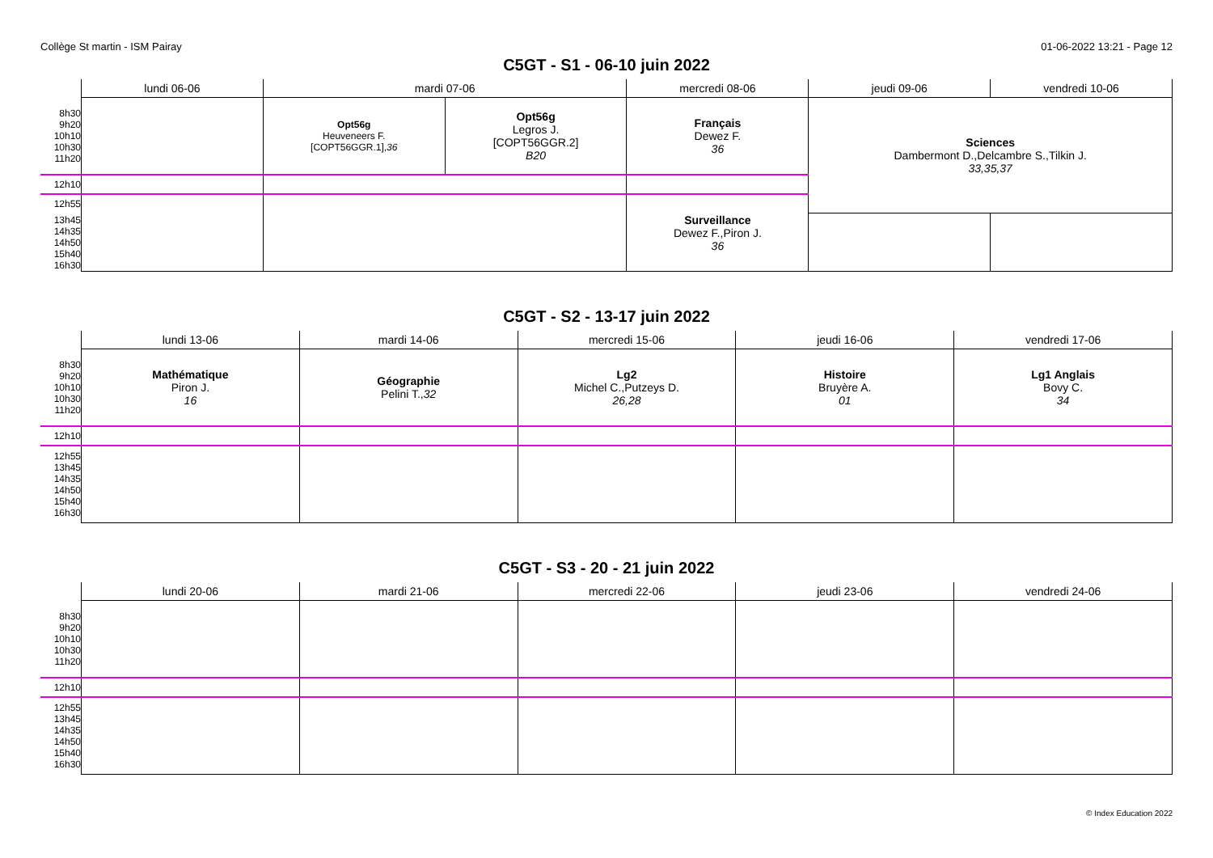Collège St martin - ISM Pairay 01-06-2022 13:21 - Page 12
C5GT - S1 - 06-10 juin 2022
| | lundi 06-06 | mardi 07-06 | | mercredi 08-06 | jeudi 09-06 | vendredi 10-06 |
| --- | --- | --- | --- | --- | --- | --- |
| 8h30 9h20 10h10 10h30 11h20 | | Opt56g Heuveneers F. [COPT56GGR.1], 36 | Opt56g Legros J. [COPT56GGR.2] B20 | Français Dewez F. 36 | Sciences Dambermont D.,Delcambre S.,Tilkin J. 33,35,37 | |
| 12h10 | | | | | | |
| 12h55 | | | | Surveillance Dewez F.,Piron J. 36 | | |
| 13h45 14h35 14h50 15h40 16h30 | | | | | | |
C5GT - S2 - 13-17 juin 2022
| | lundi 13-06 | mardi 14-06 | mercredi 15-06 | jeudi 16-06 | vendredi 17-06 |
| --- | --- | --- | --- | --- | --- |
| 8h30 9h20 10h10 10h30 11h20 | Mathématique Piron J. 16 | Géographie Pelini T., 32 | Lg2 Michel C.,Putzeys D. 26,28 | Histoire Bruyère A. 01 | Lg1 Anglais Bovy C. 34 |
| 12h10 | | | | | |
| 12h55 13h45 14h35 14h50 15h40 16h30 | | | | | |
C5GT - S3 - 20 - 21 juin 2022
| | lundi 20-06 | mardi 21-06 | mercredi 22-06 | jeudi 23-06 | vendredi 24-06 |
| --- | --- | --- | --- | --- | --- |
| 8h30 9h20 10h10 10h30 11h20 | | | | | |
| 12h10 | | | | | |
| 12h55 13h45 14h35 14h50 15h40 16h30 | | | | | |
© Index Education 2022